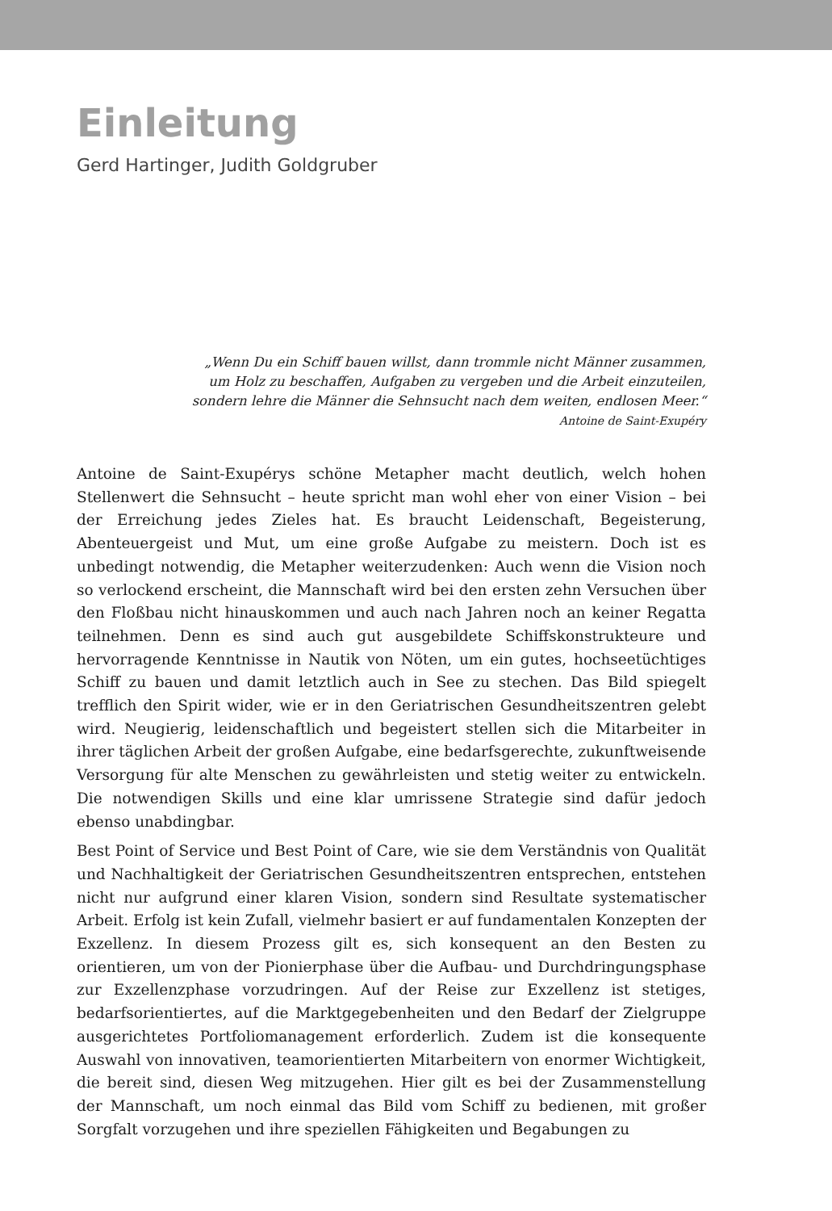Einleitung
Gerd Hartinger, Judith Goldgruber
„Wenn Du ein Schiff bauen willst, dann trommle nicht Männer zusammen,
um Holz zu beschaffen, Aufgaben zu vergeben und die Arbeit einzuteilen,
sondern lehre die Männer die Sehnsucht nach dem weiten, endlosen Meer.“
Antoine de Saint-Exupéry
Antoine de Saint-Exupérys schöne Metapher macht deutlich, welch hohen Stellenwert die Sehnsucht – heute spricht man wohl eher von einer Vision – bei der Erreichung jedes Zieles hat. Es braucht Leidenschaft, Begeisterung, Abenteuergeist und Mut, um eine große Aufgabe zu meistern. Doch ist es unbedingt notwendig, die Metapher weiterzudenken: Auch wenn die Vision noch so verlockend erscheint, die Mannschaft wird bei den ersten zehn Versuchen über den Floßbau nicht hinauskommen und auch nach Jahren noch an keiner Regatta teilnehmen. Denn es sind auch gut ausgebildete Schiffskonstrukteure und hervorragende Kenntnisse in Nautik von Nöten, um ein gutes, hochseetüchtiges Schiff zu bauen und damit letztlich auch in See zu stechen. Das Bild spiegelt trefflich den Spirit wider, wie er in den Geriatrischen Gesundheitszentren gelebt wird. Neugierig, leidenschaftlich und begeistert stellen sich die Mitarbeiter in ihrer täglichen Arbeit der großen Aufgabe, eine bedarfsgerechte, zukunftweisende Versorgung für alte Menschen zu gewährleisten und stetig weiter zu entwickeln. Die notwendigen Skills und eine klar umrissene Strategie sind dafür jedoch ebenso unabdingbar.
Best Point of Service und Best Point of Care, wie sie dem Verständnis von Qualität und Nachhaltigkeit der Geriatrischen Gesundheitszentren entsprechen, entstehen nicht nur aufgrund einer klaren Vision, sondern sind Resultate systematischer Arbeit. Erfolg ist kein Zufall, vielmehr basiert er auf fundamentalen Konzepten der Exzellenz. In diesem Prozess gilt es, sich konsequent an den Besten zu orientieren, um von der Pionierphase über die Aufbau- und Durchdringungsphase zur Exzellenzphase vorzudringen. Auf der Reise zur Exzellenz ist stetiges, bedarfsorientiertes, auf die Marktgegebenheiten und den Bedarf der Zielgruppe ausgerichtetes Portfoliomanagement erforderlich. Zudem ist die konsequente Auswahl von innovativen, teamorientierten Mitarbeitern von enormer Wichtigkeit, die bereit sind, diesen Weg mitzugehen. Hier gilt es bei der Zusammenstellung der Mannschaft, um noch einmal das Bild vom Schiff zu bedienen, mit großer Sorgfalt vorzugehen und ihre speziellen Fähigkeiten und Begabungen zu